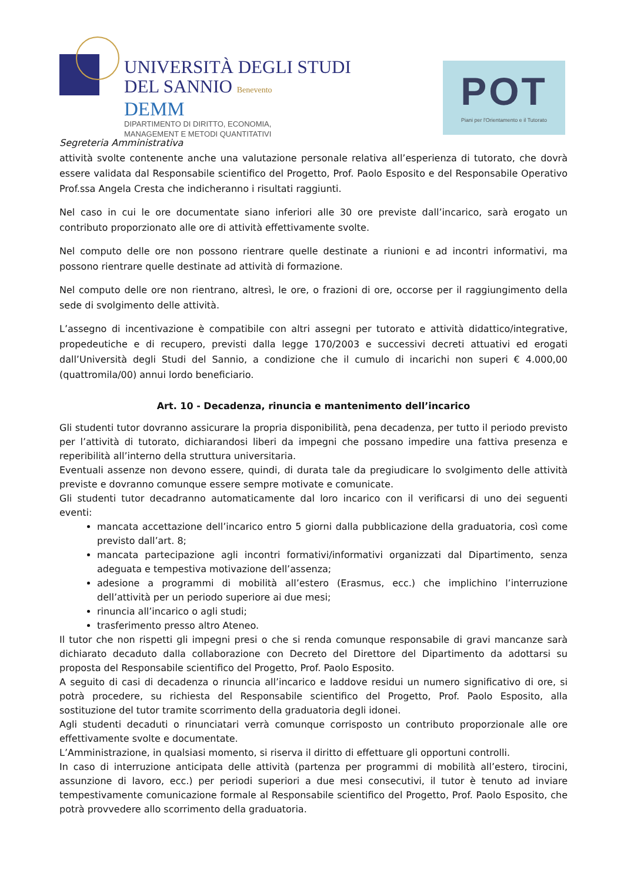UNIVERSITÀ DEGLI STUDI
DEL SANNIO Benevento
DEMM
DIPARTIMENTO DI DIRITTO, ECONOMIA,
MANAGEMENT E METODI QUANTITATIVI
POT
Piani per l'Orientamento e il Tutorato
Segreteria Amministrativa
attività svolte contenente anche una valutazione personale relativa all’esperienza di tutorato, che dovrà essere validata dal Responsabile scientifico del Progetto, Prof. Paolo Esposito e del Responsabile Operativo Prof.ssa Angela Cresta che indicheranno i risultati raggiunti.
Nel caso in cui le ore documentate siano inferiori alle 30 ore previste dall’incarico, sarà erogato un contributo proporzionato alle ore di attività effettivamente svolte.
Nel computo delle ore non possono rientrare quelle destinate a riunioni e ad incontri informativi, ma possono rientrare quelle destinate ad attività di formazione.
Nel computo delle ore non rientrano, altresì, le ore, o frazioni di ore, occorse per il raggiungimento della sede di svolgimento delle attività.
L’assegno di incentivazione è compatibile con altri assegni per tutorato e attività didattico/integrative, propedeutiche e di recupero, previsti dalla legge 170/2003 e successivi decreti attuativi ed erogati dall’Università degli Studi del Sannio, a condizione che il cumulo di incarichi non superi € 4.000,00 (quattromila/00) annui lordo beneficiario.
Art. 10 - Decadenza, rinuncia e mantenimento dell’incarico
Gli studenti tutor dovranno assicurare la propria disponibilità, pena decadenza, per tutto il periodo previsto per l’attività di tutorato, dichiarandosi liberi da impegni che possano impedire una fattiva presenza e reperibilità all’interno della struttura universitaria.
Eventuali assenze non devono essere, quindi, di durata tale da pregiudicare lo svolgimento delle attività previste e dovranno comunque essere sempre motivate e comunicate.
Gli studenti tutor decadranno automaticamente dal loro incarico con il verificarsi di uno dei seguenti eventi:
mancata accettazione dell’incarico entro 5 giorni dalla pubblicazione della graduatoria, così come previsto dall’art. 8;
mancata partecipazione agli incontri formativi/informativi organizzati dal Dipartimento, senza adeguata e tempestiva motivazione dell’assenza;
adesione a programmi di mobilità all’estero (Erasmus, ecc.) che implichino l’interruzione dell’attività per un periodo superiore ai due mesi;
rinuncia all’incarico o agli studi;
trasferimento presso altro Ateneo.
Il tutor che non rispetti gli impegni presi o che si renda comunque responsabile di gravi mancanze sarà dichiarato decaduto dalla collaborazione con Decreto del Direttore del Dipartimento da adottarsi su proposta del Responsabile scientifico del Progetto, Prof. Paolo Esposito.
A seguito di casi di decadenza o rinuncia all’incarico e laddove residui un numero significativo di ore, si potrà procedere, su richiesta del Responsabile scientifico del Progetto, Prof. Paolo Esposito, alla sostituzione del tutor tramite scorrimento della graduatoria degli idonei.
Agli studenti decaduti o rinunciatari verrà comunque corrisposto un contributo proporzionale alle ore effettivamente svolte e documentate.
L’Amministrazione, in qualsiasi momento, si riserva il diritto di effettuare gli opportuni controlli.
In caso di interruzione anticipata delle attività (partenza per programmi di mobilità all’estero, tirocini, assunzione di lavoro, ecc.) per periodi superiori a due mesi consecutivi, il tutor è tenuto ad inviare tempestivamente comunicazione formale al Responsabile scientifico del Progetto, Prof. Paolo Esposito, che potrà provvedere allo scorrimento della graduatoria.